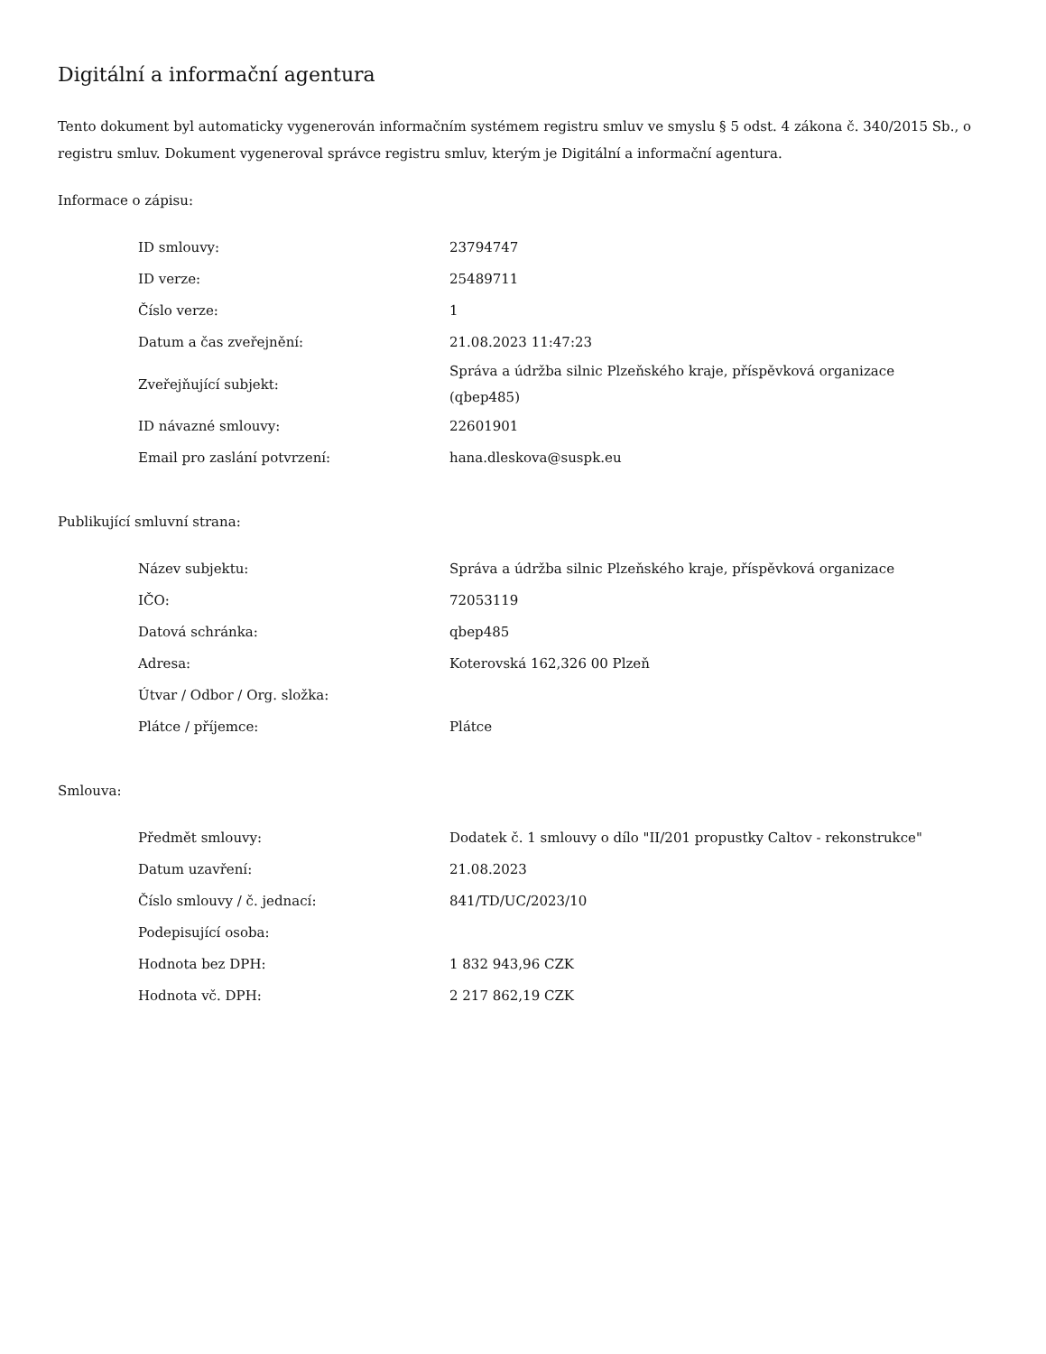Digitální a informační agentura
Tento dokument byl automaticky vygenerován informačním systémem registru smluv ve smyslu § 5 odst. 4 zákona č. 340/2015 Sb., o registru smluv. Dokument vygeneroval správce registru smluv, kterým je Digitální a informační agentura.
Informace o zápisu:
| ID smlouvy: | 23794747 |
| ID verze: | 25489711 |
| Číslo verze: | 1 |
| Datum a čas zveřejnění: | 21.08.2023 11:47:23 |
| Zveřejňující subjekt: | Správa a údržba silnic Plzeňského kraje, příspěvková organizace (qbep485) |
| ID návazné smlouvy: | 22601901 |
| Email pro zaslání potvrzení: | hana.dleskova@suspk.eu |
Publikující smluvní strana:
| Název subjektu: | Správa a údržba silnic Plzeňského kraje, příspěvková organizace |
| IČO: | 72053119 |
| Datová schránka: | qbep485 |
| Adresa: | Koterovská 162,326 00 Plzeň |
| Útvar / Odbor / Org. složka: | |
| Plátce / příjemce: | Plátce |
Smlouva:
| Předmět smlouvy: | Dodatek č. 1 smlouvy o dílo "II/201 propustky Caltov - rekonstrukce" |
| Datum uzavření: | 21.08.2023 |
| Číslo smlouvy / č. jednací: | 841/TD/UC/2023/10 |
| Podepisující osoba: | |
| Hodnota bez DPH: | 1 832 943,96 CZK |
| Hodnota vč. DPH: | 2 217 862,19 CZK |